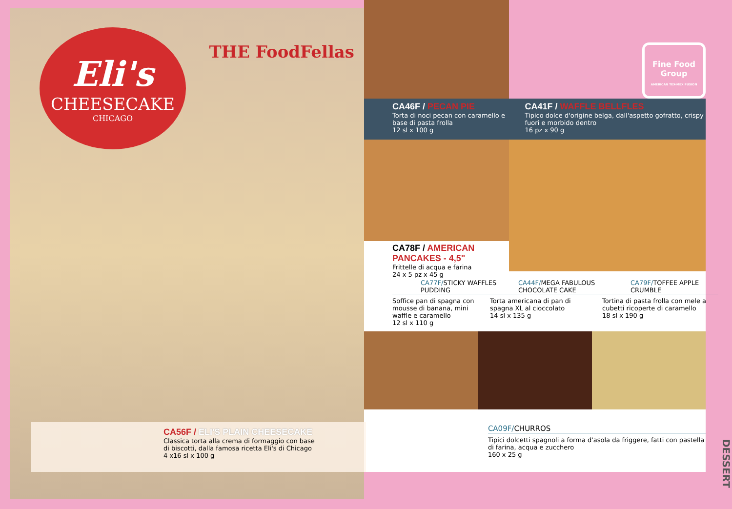Eli's
CHEESECAKE
CHICAGO
THE FoodFellas
CA56F / ELI'S PLAIN CHEESECAKE
Classica torta alla crema di formaggio con base
di biscotti, dalla famosa ricetta Eli's di Chicago
4 x16 sl x 100 g
Fine Food
Group
AMERICAN TEX-MEX FUSION
CA46F / PECAN PIE
Torta di noci pecan con caramello e base di pasta frolla
12 sl x 100 g
CA41F / WAFFLE BELLFLES
Tipico dolce d'origine belga, dall'aspetto gofratto, crispy fuori e morbido dentro
16 pz x 90 g
CA78F / AMERICAN PANCAKES - 4,5"
Frittelle di acqua e farina
24 x 5 pz x 45 g
CA77F/STICKY WAFFLES PUDDING
Soffice pan di spagna con mousse di banana, mini waffle e caramello
12 sl x 110 g
CA44F/MEGA FABULOUS CHOCOLATE CAKE
Torta americana di pan di spagna XL al cioccolato
14 sl x 135 g
CA79F/TOFFEE APPLE CRUMBLE
Tortina di pasta frolla con mele a cubetti ricoperte di caramello
18 sl x 190 g
CA09F/CHURROS
Tipici dolcetti spagnoli a forma d'asola da friggere, fatti con pastella di farina, acqua e zucchero
160 x 25 g
DESSERT